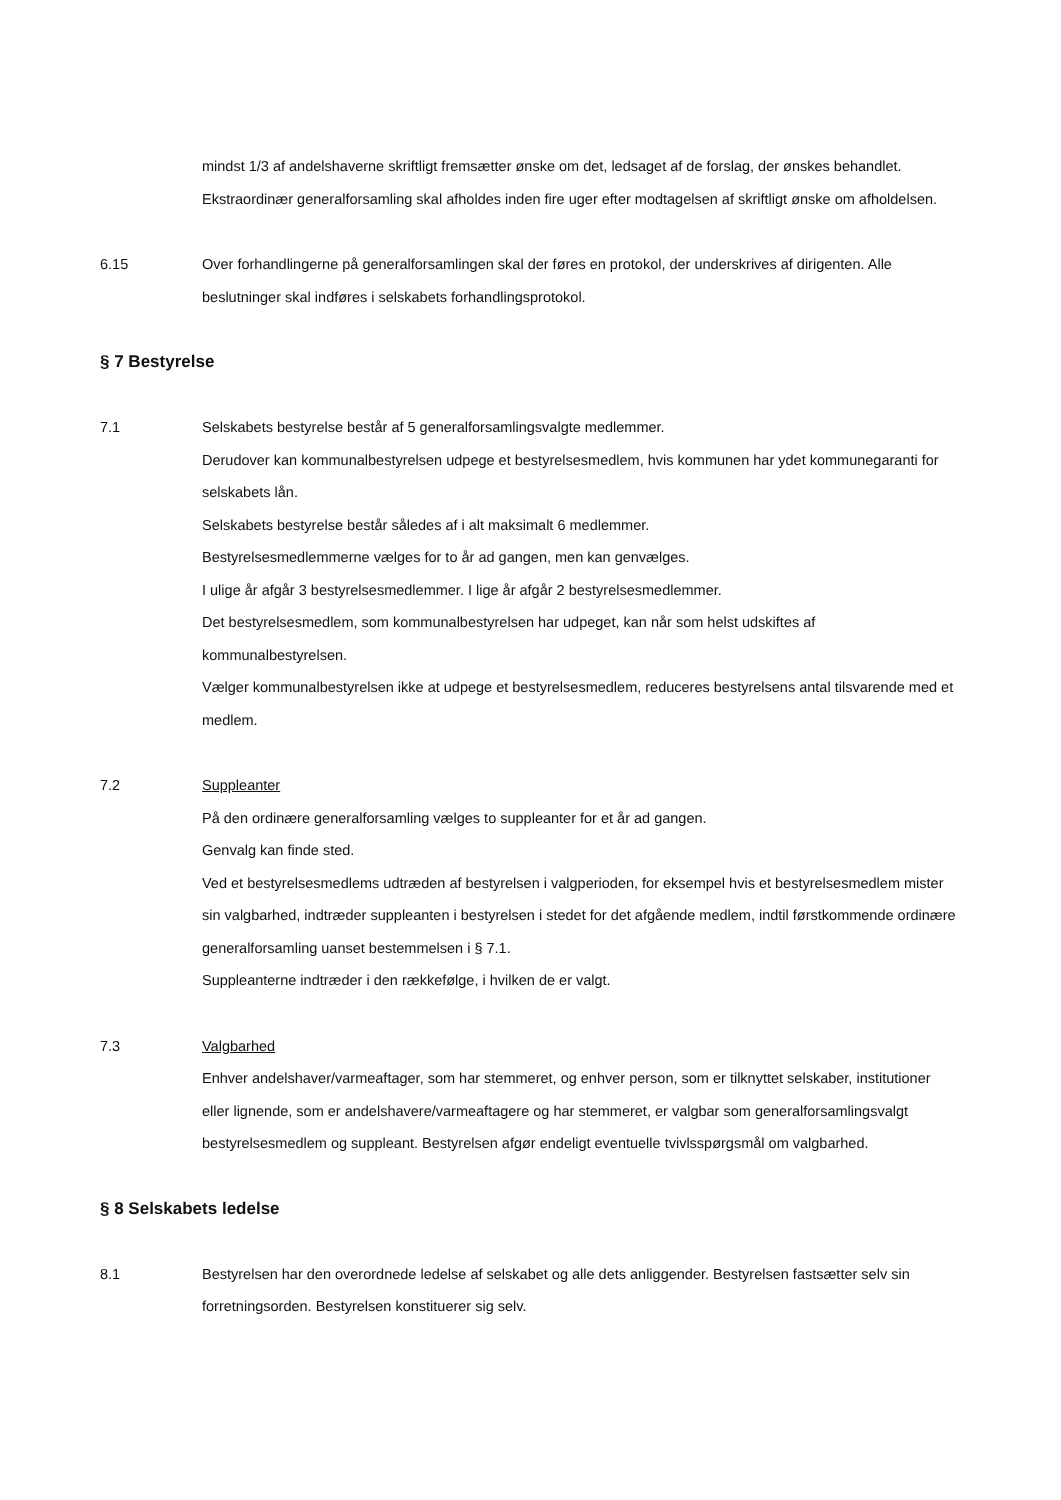mindst 1/3 af andelshaverne skriftligt fremsætter ønske om det, ledsaget af de forslag, der ønskes behandlet. Ekstraordinær generalforsamling skal afholdes inden fire uger efter modtagelsen af skriftligt ønske om afholdelsen.
6.15 Over forhandlingerne på generalforsamlingen skal der føres en protokol, der underskrives af dirigenten. Alle beslutninger skal indføres i selskabets forhandlingsprotokol.
§ 7 Bestyrelse
7.1 Selskabets bestyrelse består af 5 generalforsamlingsvalgte medlemmer.
Derudover kan kommunalbestyrelsen udpege et bestyrelsesmedlem, hvis kommunen har ydet kommunegaranti for selskabets lån.
Selskabets bestyrelse består således af i alt maksimalt 6 medlemmer.
Bestyrelsesmedlemmerne vælges for to år ad gangen, men kan genvælges.
I ulige år afgår 3 bestyrelsesmedlemmer. I lige år afgår 2 bestyrelsesmedlemmer.
Det bestyrelsesmedlem, som kommunalbestyrelsen har udpeget, kan når som helst udskiftes af kommunalbestyrelsen.
Vælger kommunalbestyrelsen ikke at udpege et bestyrelsesmedlem, reduceres bestyrelsens antal tilsvarende med et medlem.
7.2 Suppleanter
På den ordinære generalforsamling vælges to suppleanter for et år ad gangen.
Genvalg kan finde sted.
Ved et bestyrelsesmedlems udtræden af bestyrelsen i valgperioden, for eksempel hvis et bestyrelsesmedlem mister sin valgbarhed, indtræder suppleanten i bestyrelsen i stedet for det afgående medlem, indtil førstkommende ordinære generalforsamling uanset bestemmelsen i § 7.1.
Suppleanterne indtræder i den rækkefølge, i hvilken de er valgt.
7.3 Valgbarhed
Enhver andelshaver/varmeaftager, som har stemmeret, og enhver person, som er tilknyttet selskaber, institutioner eller lignende, som er andelshavere/varmeaftagere og har stemmeret, er valgbar som generalforsamlingsvalgt bestyrelsesmedlem og suppleant. Bestyrelsen afgør endeligt eventuelle tvivlsspørgsmål om valgbarhed.
§ 8 Selskabets ledelse
8.1 Bestyrelsen har den overordnede ledelse af selskabet og alle dets anliggender. Bestyrelsen fastsætter selv sin forretningsorden. Bestyrelsen konstituerer sig selv.